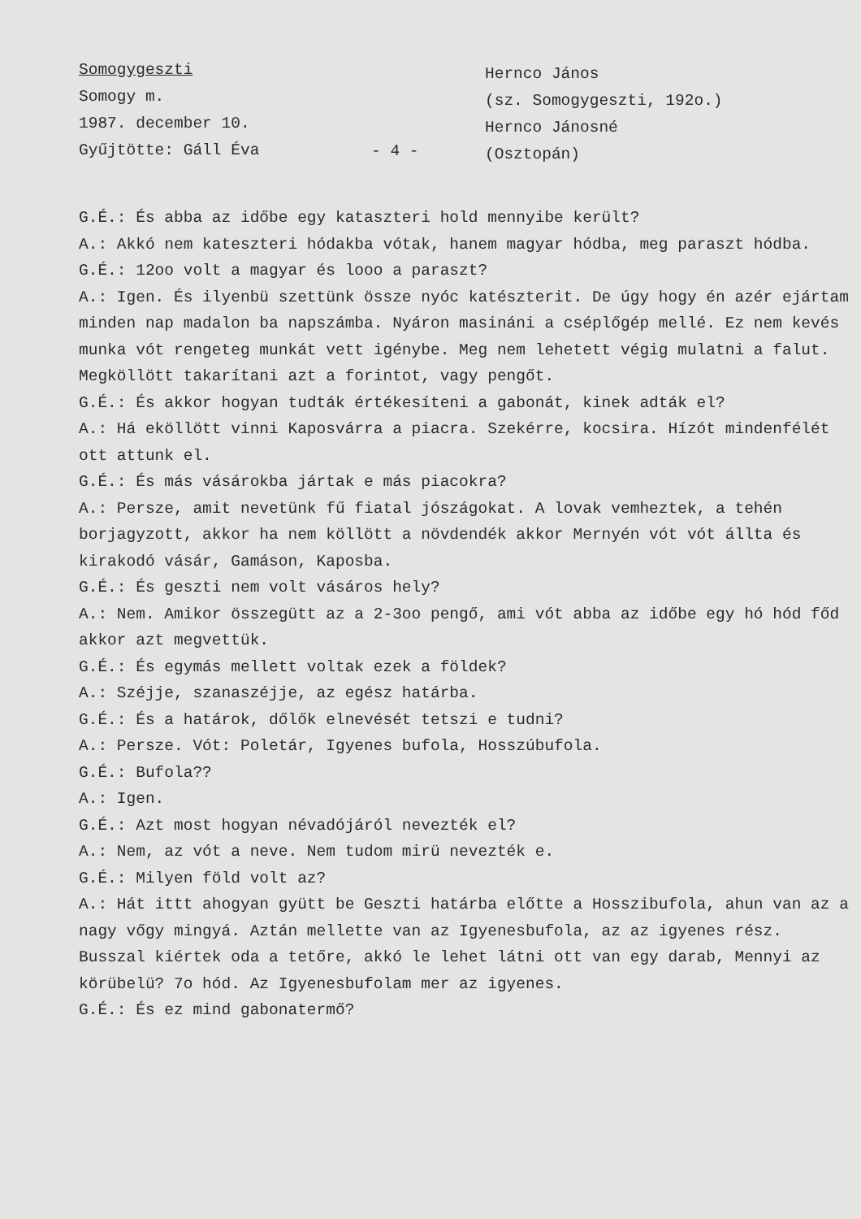Somogygeszti
Somogy m.
1987. december 10.
Gyűjtötte: Gáll Éva
- 4 -
Hernco János
(sz. Somogygeszti, 192o.)
Hernco Jánosné
(Osztopán)
G.É.: És abba az időbe egy kataszteri hold mennyibe került?
A.: Akkó nem kateszteri hódakba vótak, hanem magyar hódba, meg paraszt hódba.
G.É.: 12oo volt a magyar és looo a paraszt?
A.: Igen. És ilyenbü szettünk össze nyóc katészterit. De úgy hogy én azér ejártam minden nap madalon ba napszámba. Nyáron masináni a cséplőgép mellé. Ez nem kevés munka vót rengeteg munkát vett igénybe. Meg nem lehetett végig mulatni a falut. Megköllött takarítani azt a forintot, vagy pengőt.
G.É.: És akkor hogyan tudták értékesíteni a gabonát, kinek adták el?
A.: Há eköllött vinni Kaposvárra a piacra. Szekérre, kocsira. Hízót mindenfélét ott attunk el.
G.É.: És más vásárokba jártak e más piacokra?
A.: Persze, amit nevetünk fű fiatal jószágokat. A lovak vemheztek, a tehén borjagyzott, akkor ha nem köllött a növdendék akkor Mernyén vót vót állta és kirakodó vásár, Gamáson, Kaposba.
G.É.: És geszti nem volt vásáros hely?
A.: Nem. Amikor összegütt az a 2-3oo pengő, ami vót abba az időbe egy hó hód főd akkor azt megvettük.
G.É.: És egymás mellett voltak ezek a földek?
A.: Széjje, szanaszéjje, az egész határba.
G.É.: És a határok, dőlők elnevését tetszi e tudni?
A.: Persze. Vót: Poletár, Igyenes bufola, Hosszúbufola.
G.É.: Bufola??
A.: Igen.
G.É.: Azt most hogyan névadójáról nevezték el?
A.: Nem, az vót a neve. Nem tudom mirü nevezték e.
G.É.: Milyen föld volt az?
A.: Hát ittt ahogyan gyütt be Geszti határba előtte a Hosszibufola, ahun van az a nagy vőgy mingyá. Aztán mellette van az Igyenesbufola, az az igyenes rész. Busszal kiértek oda a tetőre, akkó le lehet látni ott van egy darab, Mennyi az körübelü? 7o hód. Az Igyenesbufolam mer az igyenes.
G.É.: És ez mind gabonatermő?